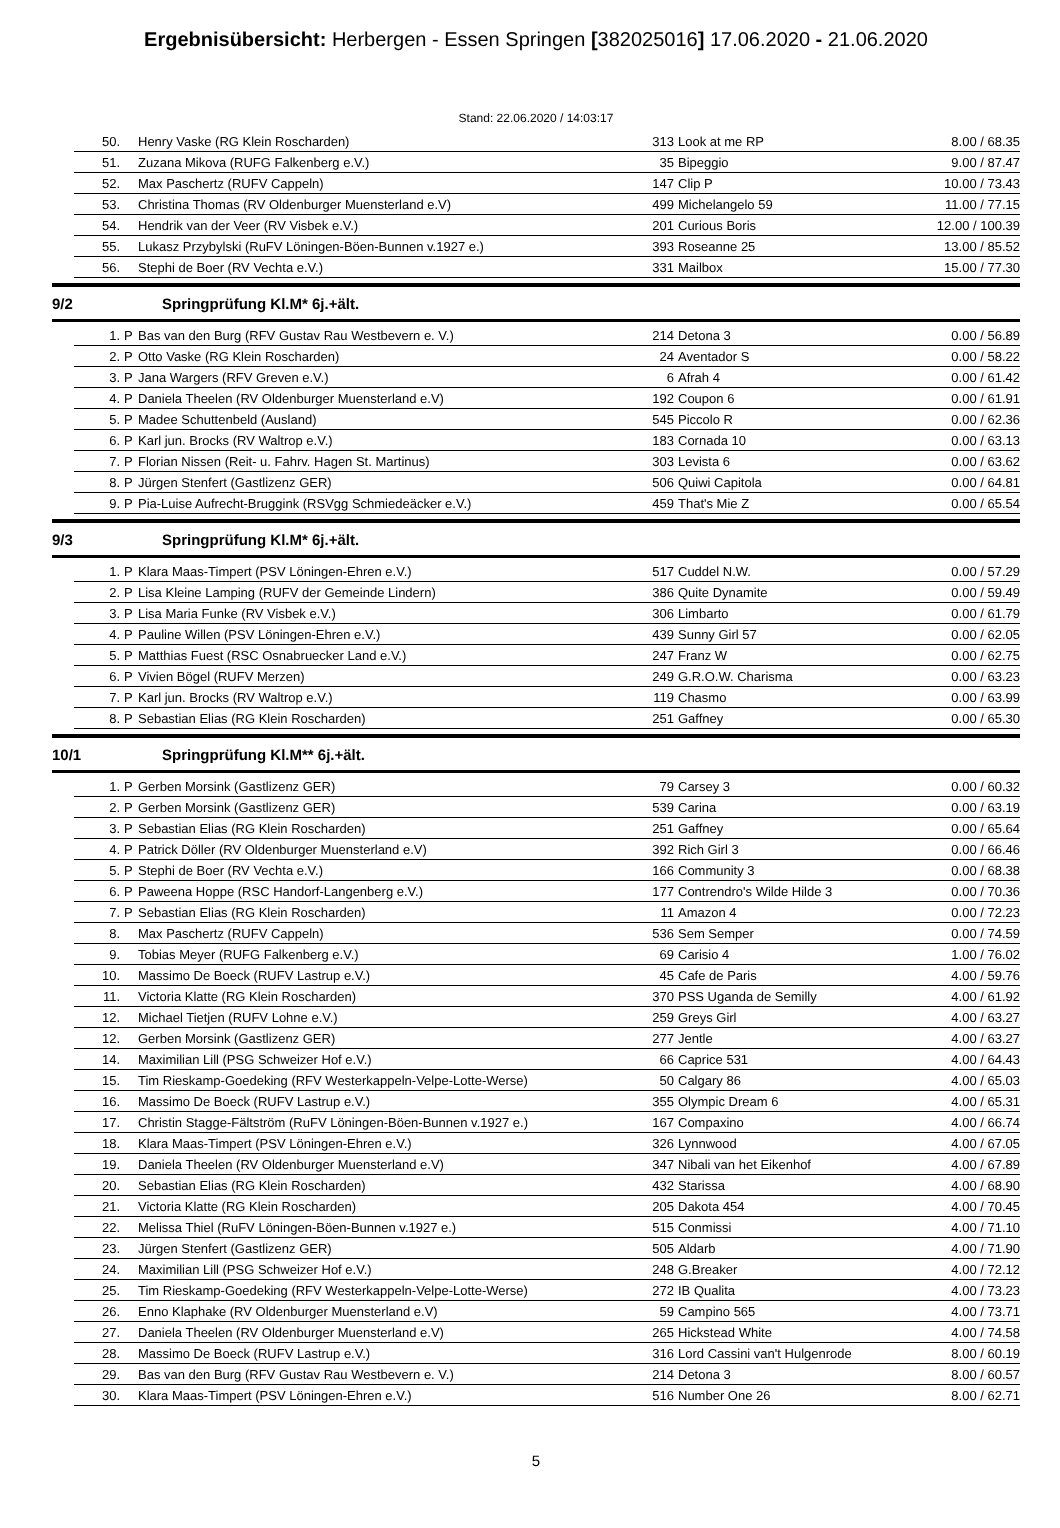Ergebnisübersicht: Herbergen - Essen Springen [382025016] 17.06.2020 - 21.06.2020
Stand: 22.06.2020 / 14:03:17
| | 50. | | Henry Vaske (RG Klein Roscharden) | 313 | Look at me RP | 8.00 / 68.35 |
| | 51. | | Zuzana Mikova (RUFG Falkenberg e.V.) | 35 | Bipeggio | 9.00 / 87.47 |
| | 52. | | Max Paschertz (RUFV Cappeln) | 147 | Clip P | 10.00 / 73.43 |
| | 53. | | Christina Thomas (RV Oldenburger Muensterland e.V) | 499 | Michelangelo 59 | 11.00 / 77.15 |
| | 54. | | Hendrik van der Veer (RV Visbek e.V.) | 201 | Curious Boris | 12.00 / 100.39 |
| | 55. | | Lukasz Przybylski (RuFV Löningen-Böen-Bunnen v.1927 e.) | 393 | Roseanne 25 | 13.00 / 85.52 |
| | 56. | | Stephi de Boer (RV Vechta e.V.) | 331 | Mailbox | 15.00 / 77.30 |
9/2 Springprüfung Kl.M* 6j.+ält.
| | 1. | P | Bas van den Burg (RFV Gustav Rau Westbevern e. V.) | 214 | Detona 3 | 0.00 / 56.89 |
| | 2. | P | Otto Vaske (RG Klein Roscharden) | 24 | Aventador S | 0.00 / 58.22 |
| | 3. | P | Jana Wargers (RFV Greven e.V.) | 6 | Afrah 4 | 0.00 / 61.42 |
| | 4. | P | Daniela Theelen (RV Oldenburger Muensterland e.V) | 192 | Coupon 6 | 0.00 / 61.91 |
| | 5. | P | Madee Schuttenbeld (Ausland) | 545 | Piccolo R | 0.00 / 62.36 |
| | 6. | P | Karl jun. Brocks (RV Waltrop e.V.) | 183 | Cornada 10 | 0.00 / 63.13 |
| | 7. | P | Florian Nissen (Reit- u. Fahrv. Hagen St. Martinus) | 303 | Levista 6 | 0.00 / 63.62 |
| | 8. | P | Jürgen Stenfert (Gastlizenz GER) | 506 | Quiwi Capitola | 0.00 / 64.81 |
| | 9. | P | Pia-Luise Aufrecht-Bruggink (RSVgg Schmiedeäcker e.V.) | 459 | That's Mie Z | 0.00 / 65.54 |
9/3 Springprüfung Kl.M* 6j.+ält.
| | 1. | P | Klara Maas-Timpert (PSV Löningen-Ehren e.V.) | 517 | Cuddel N.W. | 0.00 / 57.29 |
| | 2. | P | Lisa Kleine Lamping (RUFV der Gemeinde Lindern) | 386 | Quite Dynamite | 0.00 / 59.49 |
| | 3. | P | Lisa Maria Funke (RV Visbek e.V.) | 306 | Limbarto | 0.00 / 61.79 |
| | 4. | P | Pauline Willen (PSV Löningen-Ehren e.V.) | 439 | Sunny Girl 57 | 0.00 / 62.05 |
| | 5. | P | Matthias Fuest (RSC Osnabruecker Land e.V.) | 247 | Franz W | 0.00 / 62.75 |
| | 6. | P | Vivien Bögel (RUFV Merzen) | 249 | G.R.O.W. Charisma | 0.00 / 63.23 |
| | 7. | P | Karl jun. Brocks (RV Waltrop e.V.) | 119 | Chasmo | 0.00 / 63.99 |
| | 8. | P | Sebastian Elias (RG Klein Roscharden) | 251 | Gaffney | 0.00 / 65.30 |
10/1 Springprüfung Kl.M** 6j.+ält.
| | 1. | P | Gerben Morsink (Gastlizenz GER) | 79 | Carsey 3 | 0.00 / 60.32 |
| | 2. | P | Gerben Morsink (Gastlizenz GER) | 539 | Carina | 0.00 / 63.19 |
| | 3. | P | Sebastian Elias (RG Klein Roscharden) | 251 | Gaffney | 0.00 / 65.64 |
| | 4. | P | Patrick Döller (RV Oldenburger Muensterland e.V) | 392 | Rich Girl 3 | 0.00 / 66.46 |
| | 5. | P | Stephi de Boer (RV Vechta e.V.) | 166 | Community 3 | 0.00 / 68.38 |
| | 6. | P | Paweena Hoppe (RSC Handorf-Langenberg e.V.) | 177 | Contrendro's Wilde Hilde 3 | 0.00 / 70.36 |
| | 7. | P | Sebastian Elias (RG Klein Roscharden) | 11 | Amazon 4 | 0.00 / 72.23 |
| | 8. | | Max Paschertz (RUFV Cappeln) | 536 | Sem Semper | 0.00 / 74.59 |
| | 9. | | Tobias Meyer (RUFG Falkenberg e.V.) | 69 | Carisio 4 | 1.00 / 76.02 |
| | 10. | | Massimo De Boeck (RUFV Lastrup e.V.) | 45 | Cafe de Paris | 4.00 / 59.76 |
| | 11. | | Victoria Klatte (RG Klein Roscharden) | 370 | PSS Uganda de Semilly | 4.00 / 61.92 |
| | 12. | | Michael Tietjen (RUFV Lohne e.V.) | 259 | Greys Girl | 4.00 / 63.27 |
| | 12. | | Gerben Morsink (Gastlizenz GER) | 277 | Jentle | 4.00 / 63.27 |
| | 14. | | Maximilian Lill (PSG Schweizer Hof e.V.) | 66 | Caprice 531 | 4.00 / 64.43 |
| | 15. | | Tim Rieskamp-Goedeking (RFV Westerkappeln-Velpe-Lotte-Werse) | 50 | Calgary 86 | 4.00 / 65.03 |
| | 16. | | Massimo De Boeck (RUFV Lastrup e.V.) | 355 | Olympic Dream 6 | 4.00 / 65.31 |
| | 17. | | Christin Stagge-Fältström (RuFV Löningen-Böen-Bunnen v.1927 e.) | 167 | Compaxino | 4.00 / 66.74 |
| | 18. | | Klara Maas-Timpert (PSV Löningen-Ehren e.V.) | 326 | Lynnwood | 4.00 / 67.05 |
| | 19. | | Daniela Theelen (RV Oldenburger Muensterland e.V) | 347 | Nibali van het Eikenhof | 4.00 / 67.89 |
| | 20. | | Sebastian Elias (RG Klein Roscharden) | 432 | Starissa | 4.00 / 68.90 |
| | 21. | | Victoria Klatte (RG Klein Roscharden) | 205 | Dakota 454 | 4.00 / 70.45 |
| | 22. | | Melissa Thiel (RuFV Löningen-Böen-Bunnen v.1927 e.) | 515 | Conmissi | 4.00 / 71.10 |
| | 23. | | Jürgen Stenfert (Gastlizenz GER) | 505 | Aldarb | 4.00 / 71.90 |
| | 24. | | Maximilian Lill (PSG Schweizer Hof e.V.) | 248 | G.Breaker | 4.00 / 72.12 |
| | 25. | | Tim Rieskamp-Goedeking (RFV Westerkappeln-Velpe-Lotte-Werse) | 272 | IB Qualita | 4.00 / 73.23 |
| | 26. | | Enno Klaphake (RV Oldenburger Muensterland e.V) | 59 | Campino 565 | 4.00 / 73.71 |
| | 27. | | Daniela Theelen (RV Oldenburger Muensterland e.V) | 265 | Hickstead White | 4.00 / 74.58 |
| | 28. | | Massimo De Boeck (RUFV Lastrup e.V.) | 316 | Lord Cassini van't Hulgenrode | 8.00 / 60.19 |
| | 29. | | Bas van den Burg (RFV Gustav Rau Westbevern e. V.) | 214 | Detona 3 | 8.00 / 60.57 |
| | 30. | | Klara Maas-Timpert (PSV Löningen-Ehren e.V.) | 516 | Number One 26 | 8.00 / 62.71 |
5